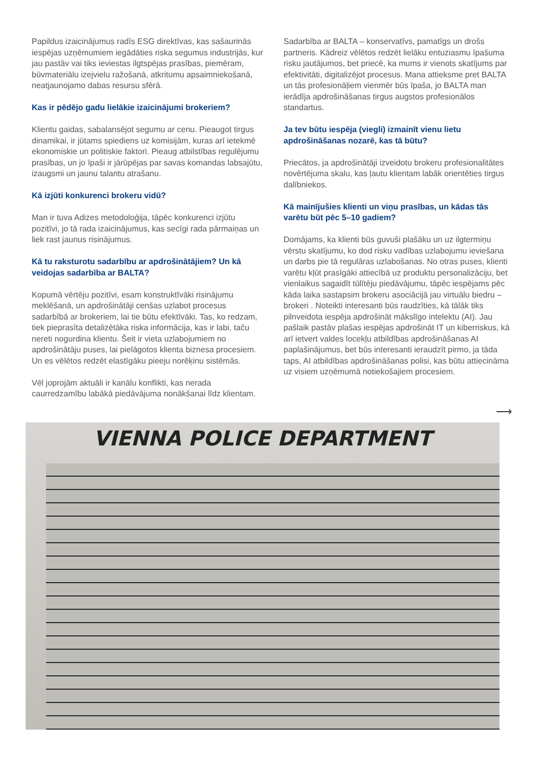Papildus izaicinājumus radīs ESG direktīvas, kas sašaurinās iespējas uzņēmumiem iegādāties riska segumus industrijās, kur jau pastāv vai tiks ieviestas ilgtspējas prasības, piemēram, būvmateriālu izejvielu ražošanā, atkritumu apsaimniekošanā, neatjaunojamo dabas resursu sfērā.
Kas ir pēdējo gadu lielākie izaicinājumi brokeriem?
Klientu gaidas, sabalansējot segumu ar cenu. Pieaugot tirgus dinamikai, ir jūtams spiediens uz komisijām, kuras arī ietekmē ekonomiskie un politiskie faktori. Pieaug atbilstības regulējumu prasības, un jo īpaši ir jārūpējas par savas komandas labsajūtu, izaugsmi un jaunu talantu atrašanu.
Kā izjūti konkurenci brokeru vidū?
Man ir tuva Adizes metodoloģija, tāpēc konkurenci izjūtu pozitīvi, jo tā rada izaicinājumus, kas secīgi rada pārmaiņas un liek rast jaunus risinājumus.
Kā tu raksturotu sadarbību ar apdrošinātājiem? Un kā veidojas sadarbība ar BALTA?
Kopumā vērtēju pozitīvi, esam konstruktīvāki risinājumu meklēšanā, un apdrošinātāji cenšas uzlabot procesus sadarbībā ar brokeriem, lai tie būtu efektīvāki. Tas, ko redzam, tiek pieprasīta detalizētāka riska informācija, kas ir labi, taču nereti nogurdina klientu. Šeit ir vieta uzlabojumiem no apdrošinātāju puses, lai pielāgotos klienta biznesa procesiem. Un es vēlētos redzēt elastīgāku pieeju norēķinu sistēmās.
Vēl joprojām aktuāli ir kanālu konflikti, kas nerada caurredzamību labākā piedāvājuma nonākšanai līdz klientam.
Sadarbība ar BALTA – konservatīvs, pamatīgs un drošs partneris. Kādreiz vēlētos redzēt lielāku entuziasmu īpašuma risku jautājumos, bet priecē, ka mums ir vienots skatījums par efektivitāti, digitalizējot procesus. Mana attieksme pret BALTA un tās profesionāļiem vienmēr būs īpaša, jo BALTA man ierādīja apdrošināšanas tirgus augstos profesionālos standartus.
Ja tev būtu iespēja (viegli) izmainīt vienu lietu apdrošināšanas nozarē, kas tā būtu?
Priecātos, ja apdrošinātāji izveidotu brokeru profesionalitātes novērtējuma skalu, kas ļautu klientam labāk orientēties tirgus dalībniekos.
Kā mainījušies klienti un viņu prasības, un kādas tās varētu būt pēc 5–10 gadiem?
Domājams, ka klienti būs guvuši plašāku un uz ilgtermiņu vērstu skatījumu, ko dod risku vadības uzlabojumu ieviešana un darbs pie tā regulāras uzlabošanas. No otras puses, klienti varētu kļūt prasīgāki attiecībā uz produktu personalizāciju, bet vienlaikus sagaidīt tūlītēju piedāvājumu, tāpēc iespējams pēc kāda laika sastapsim brokeru asociācijā jau virtuālu biedru – brokeri . Noteikti interesanti būs raudzīties, kā tālāk tiks pilnveidota iespēja apdrošināt mākslīgo intelektu (AI). Jau pašlaik pastāv plašas iespējas apdrošināt IT un kiberriskus, kā arī ietvert valdes locekļu atbildības apdrošināšanas AI paplašinājumus, bet būs interesanti ieraudzīt pirmo, ja tāda taps, AI atbildības apdrošināšanas polisi, kas būtu attiecināma uz visiem uzņēmumā notiekošajiem procesiem.
⟶
VIENNA POLICE DEPARTMENT